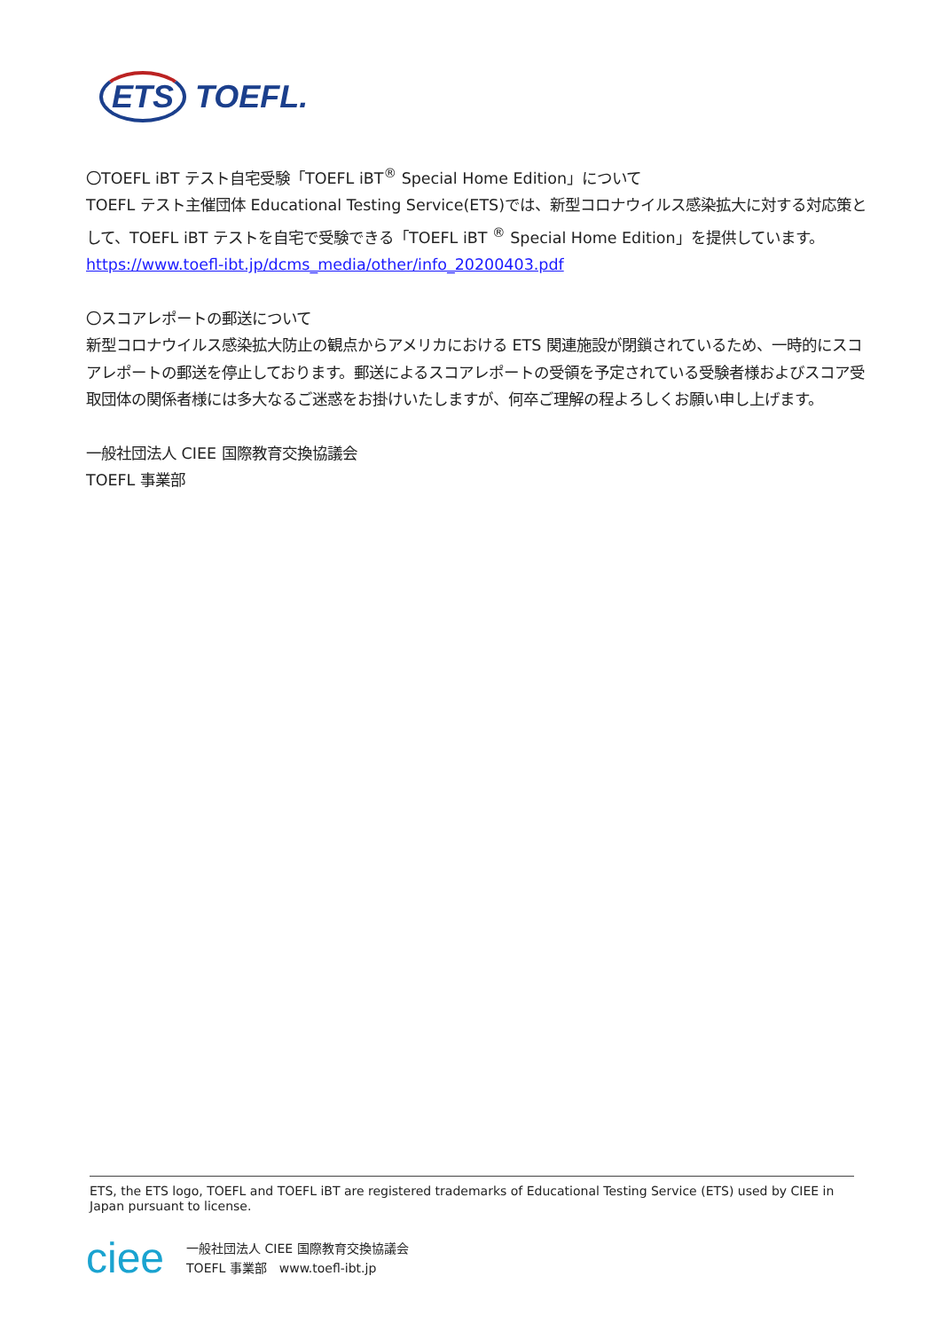ETS TOEFL.
〇TOEFL iBT テスト自宅受験「TOEFL iBT<sup>®</sup> Special Home Edition」について
TOEFL テスト主催団体 Educational Testing Service(ETS)では、新型コロナウイルス感染拡大に対する対応策として、TOEFL iBT テストを自宅で受験できる「TOEFL iBT <sup>®</sup> Special Home Edition」を提供しています。
https://www.toefl-ibt.jp/dcms_media/other/info_20200403.pdf
〇スコアレポートの郵送について
新型コロナウイルス感染拡大防止の観点からアメリカにおける ETS 関連施設が閉鎖されているため、一時的にスコアレポートの郵送を停止しております。郵送によるスコアレポートの受領を予定されている受験者様およびスコア受取団体の関係者様には多大なるご迷惑をお掛けいたしますが、何卒ご理解の程よろしくお願い申し上げます。
一般社団法人 CIEE 国際教育交換協議会
TOEFL 事業部
ETS, the ETS logo, TOEFL and TOEFL iBT are registered trademarks of Educational Testing Service (ETS) used by CIEE in Japan pursuant to license.
ciee
一般社団法人 CIEE 国際教育交換協議会
TOEFL 事業部　www.toefl-ibt.jp